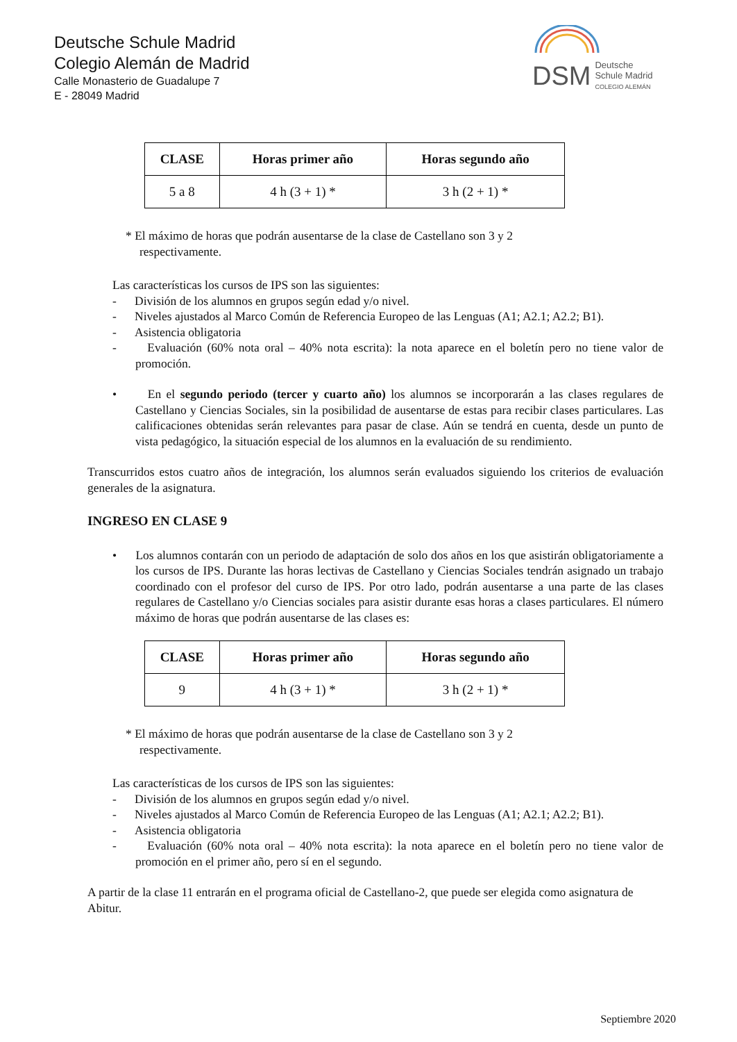Deutsche Schule Madrid
Colegio Alemán de Madrid
Calle Monasterio de Guadalupe 7
E - 28049 Madrid
DSM Deutsche
Schule Madrid
COLEGIO ALEMÁN
| CLASE | Horas primer año | Horas segundo año |
| --- | --- | --- |
| 5 a 8 | 4 h (3 + 1) * | 3 h (2 + 1) * |
* El máximo de horas que podrán ausentarse de la clase de Castellano son 3 y 2 respectivamente.
Las características los cursos de IPS son las siguientes:
- División de los alumnos en grupos según edad y/o nivel.
- Niveles ajustados al Marco Común de Referencia Europeo de las Lenguas (A1; A2.1; A2.2; B1).
- Asistencia obligatoria
- Evaluación (60% nota oral – 40% nota escrita): la nota aparece en el boletín pero no tiene valor de promoción.
• En el segundo periodo (tercer y cuarto año) los alumnos se incorporarán a las clases regulares de Castellano y Ciencias Sociales, sin la posibilidad de ausentarse de estas para recibir clases particulares. Las calificaciones obtenidas serán relevantes para pasar de clase. Aún se tendrá en cuenta, desde un punto de vista pedagógico, la situación especial de los alumnos en la evaluación de su rendimiento.
Transcurridos estos cuatro años de integración, los alumnos serán evaluados siguiendo los criterios de evaluación generales de la asignatura.
INGRESO EN CLASE 9
• Los alumnos contarán con un periodo de adaptación de solo dos años en los que asistirán obligatoriamente a los cursos de IPS. Durante las horas lectivas de Castellano y Ciencias Sociales tendrán asignado un trabajo coordinado con el profesor del curso de IPS. Por otro lado, podrán ausentarse a una parte de las clases regulares de Castellano y/o Ciencias sociales para asistir durante esas horas a clases particulares. El número máximo de horas que podrán ausentarse de las clases es:
| CLASE | Horas primer año | Horas segundo año |
| --- | --- | --- |
| 9 | 4 h (3 + 1) * | 3 h (2 + 1) * |
* El máximo de horas que podrán ausentarse de la clase de Castellano son 3 y 2 respectivamente.
Las características de los cursos de IPS son las siguientes:
- División de los alumnos en grupos según edad y/o nivel.
- Niveles ajustados al Marco Común de Referencia Europeo de las Lenguas (A1; A2.1; A2.2; B1).
- Asistencia obligatoria
- Evaluación (60% nota oral – 40% nota escrita): la nota aparece en el boletín pero no tiene valor de promoción en el primer año, pero sí en el segundo.
A partir de la clase 11 entrarán en el programa oficial de Castellano-2, que puede ser elegida como asignatura de Abitur.
Septiembre 2020